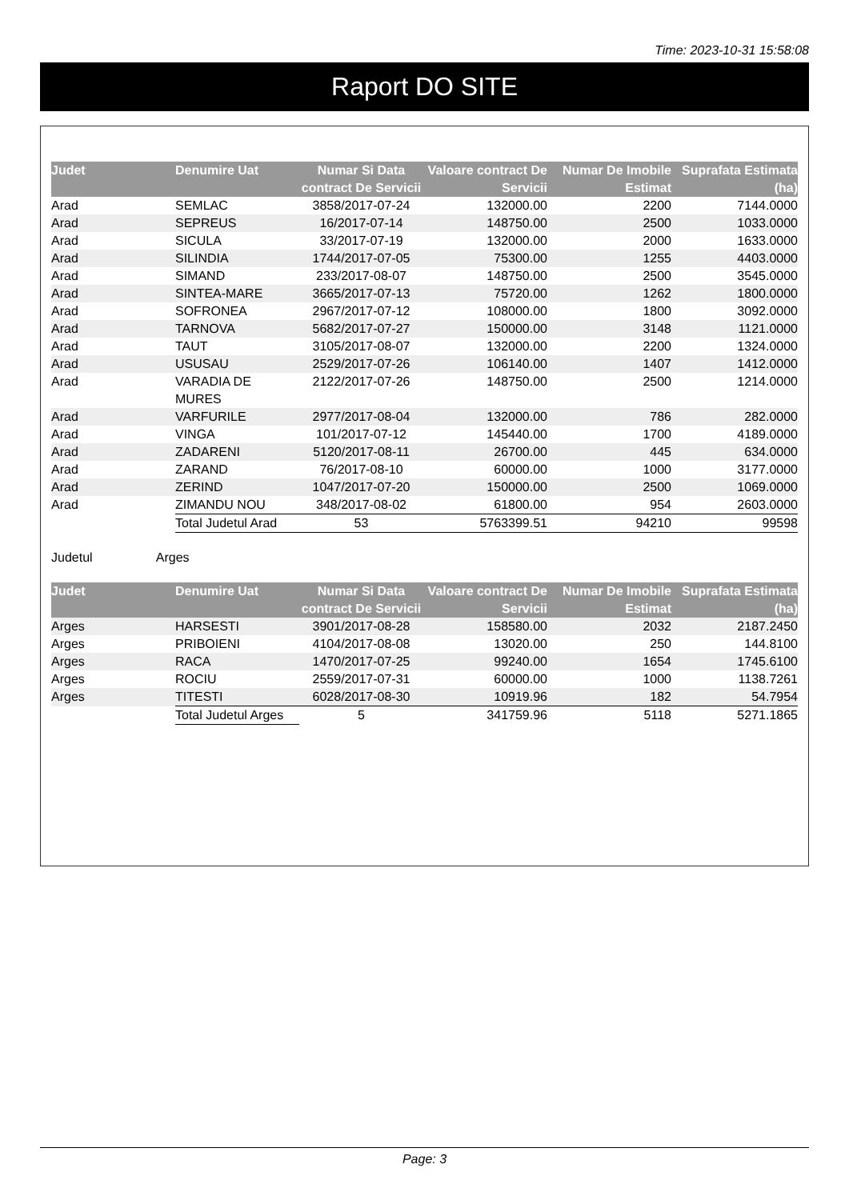Time: 2023-10-31 15:58:08
Raport DO SITE
| Judet | Denumire Uat | Numar Si Data contract De Servicii | Valoare contract De Servicii | Numar De Imobile Estimat | Suprafata Estimata (ha) |
| --- | --- | --- | --- | --- | --- |
| Arad | SEMLAC | 3858/2017-07-24 | 132000.00 | 2200 | 7144.0000 |
| Arad | SEPREUS | 16/2017-07-14 | 148750.00 | 2500 | 1033.0000 |
| Arad | SICULA | 33/2017-07-19 | 132000.00 | 2000 | 1633.0000 |
| Arad | SILINDIA | 1744/2017-07-05 | 75300.00 | 1255 | 4403.0000 |
| Arad | SIMAND | 233/2017-08-07 | 148750.00 | 2500 | 3545.0000 |
| Arad | SINTEA-MARE | 3665/2017-07-13 | 75720.00 | 1262 | 1800.0000 |
| Arad | SOFRONEA | 2967/2017-07-12 | 108000.00 | 1800 | 3092.0000 |
| Arad | TARNOVA | 5682/2017-07-27 | 150000.00 | 3148 | 1121.0000 |
| Arad | TAUT | 3105/2017-08-07 | 132000.00 | 2200 | 1324.0000 |
| Arad | USUSAU | 2529/2017-07-26 | 106140.00 | 1407 | 1412.0000 |
| Arad | VARADIA DE MURES | 2122/2017-07-26 | 148750.00 | 2500 | 1214.0000 |
| Arad | VARFURILE | 2977/2017-08-04 | 132000.00 | 786 | 282.0000 |
| Arad | VINGA | 101/2017-07-12 | 145440.00 | 1700 | 4189.0000 |
| Arad | ZADARENI | 5120/2017-08-11 | 26700.00 | 445 | 634.0000 |
| Arad | ZARAND | 76/2017-08-10 | 60000.00 | 1000 | 3177.0000 |
| Arad | ZERIND | 1047/2017-07-20 | 150000.00 | 2500 | 1069.0000 |
| Arad | ZIMANDU NOU | 348/2017-08-02 | 61800.00 | 954 | 2603.0000 |
| | Total Judetul Arad | 53 | 5763399.51 | 94210 | 99598 |
Judetul Arges
| Judet | Denumire Uat | Numar Si Data contract De Servicii | Valoare contract De Servicii | Numar De Imobile Estimat | Suprafata Estimata (ha) |
| --- | --- | --- | --- | --- | --- |
| Arges | HARSESTI | 3901/2017-08-28 | 158580.00 | 2032 | 2187.2450 |
| Arges | PRIBOIENI | 4104/2017-08-08 | 13020.00 | 250 | 144.8100 |
| Arges | RACA | 1470/2017-07-25 | 99240.00 | 1654 | 1745.6100 |
| Arges | ROCIU | 2559/2017-07-31 | 60000.00 | 1000 | 1138.7261 |
| Arges | TITESTI | 6028/2017-08-30 | 10919.96 | 182 | 54.7954 |
| | Total Judetul Arges | 5 | 341759.96 | 5118 | 5271.1865 |
Page: 3